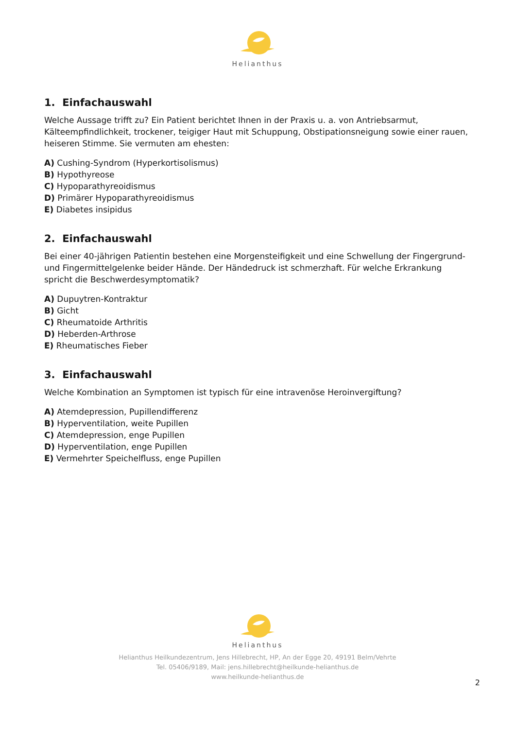Helianthus
1. Einfachauswahl
Welche Aussage trifft zu? Ein Patient berichtet Ihnen in der Praxis u. a. von Antriebsarmut, Kälteempfindlichkeit, trockener, teigiger Haut mit Schuppung, Obstipationsneigung sowie einer rauen, heiseren Stimme. Sie vermuten am ehesten:
A) Cushing-Syndrom (Hyperkortisolismus)
B) Hypothyreose
C) Hypoparathyreoidismus
D) Primärer Hypoparathyreoidismus
E) Diabetes insipidus
2. Einfachauswahl
Bei einer 40-jährigen Patientin bestehen eine Morgensteifigkeit und eine Schwellung der Fingergrund- und Fingermittelgelenke beider Hände. Der Händedruck ist schmerzhaft. Für welche Erkrankung spricht die Beschwerdesymptomatik?
A) Dupuytren-Kontraktur
B) Gicht
C) Rheumatoide Arthritis
D) Heberden-Arthrose
E) Rheumatisches Fieber
3. Einfachauswahl
Welche Kombination an Symptomen ist typisch für eine intravenöse Heroinvergiftung?
A) Atemdepression, Pupillendifferenz
B) Hyperventilation, weite Pupillen
C) Atemdepression, enge Pupillen
D) Hyperventilation, enge Pupillen
E) Vermehrter Speichelfluss, enge Pupillen
Helianthus
Helianthus Heilkundezentrum, Jens Hillebrecht, HP, An der Egge 20, 49191 Belm/Vehrte
Tel. 05406/9189, Mail: jens.hillebrecht@heilkunde-helianthus.de
www.heilkunde-helianthus.de
2